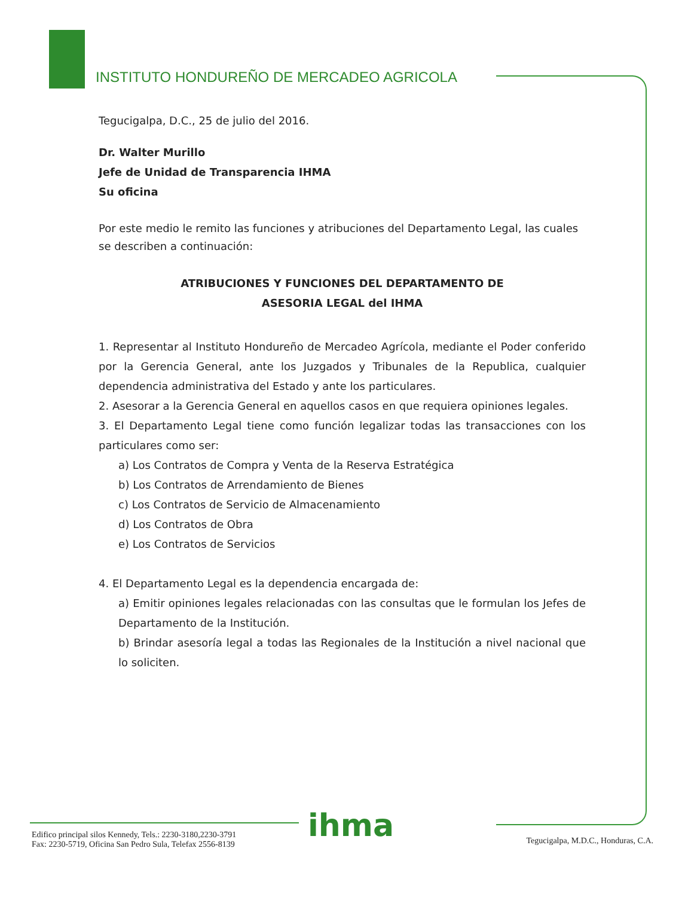INSTITUTO HONDUREÑO DE MERCADEO AGRICOLA
Tegucigalpa, D.C., 25 de julio del 2016.
Dr. Walter Murillo
Jefe de Unidad de Transparencia IHMA
Su oficina
Por este medio le remito las funciones y atribuciones del Departamento Legal, las cuales se describen a continuación:
ATRIBUCIONES Y FUNCIONES DEL DEPARTAMENTO DE
ASESORIA LEGAL del IHMA
1. Representar al Instituto Hondureño de Mercadeo Agrícola, mediante el Poder conferido por la Gerencia General, ante los Juzgados y Tribunales de la Republica, cualquier dependencia administrativa del Estado y ante los particulares.
2. Asesorar a la Gerencia General en aquellos casos en que requiera opiniones legales.
3. El Departamento Legal tiene como función legalizar todas las transacciones con los particulares como ser:
a) Los Contratos de Compra y Venta de la Reserva Estratégica
b) Los Contratos de Arrendamiento de Bienes
c) Los Contratos de Servicio de Almacenamiento
d) Los Contratos de Obra
e) Los Contratos de Servicios
4. El Departamento Legal es la dependencia encargada de:
a) Emitir opiniones legales relacionadas con las consultas que le formulan los Jefes de Departamento de la Institución.
b) Brindar asesoría legal a todas las Regionales de la Institución a nivel nacional que lo soliciten.
ihma
Edifico principal silos Kennedy, Tels.: 2230-3180,2230-3791
Fax: 2230-5719, Oficina San Pedro Sula, Telefax 2556-8139
Tegucigalpa, M.D.C., Honduras, C.A.